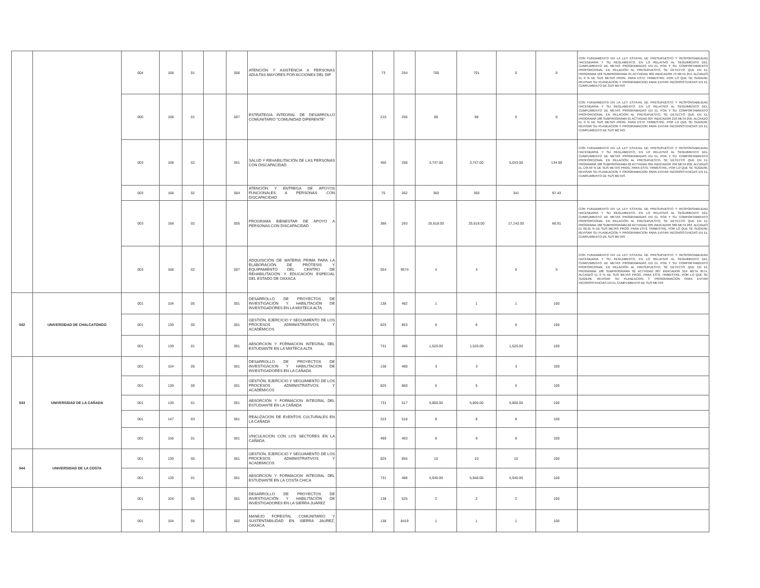| | | 004 | 168 | 01 | | 006 | ATENCIÓN Y ASISTENCIA A PERSONAS ADULTAS MAYORES POR ACCIONES DEL DIF | | 73 | 254 | 700 | 701 | 0 | 0 | CON FUNDAMENTO EN LA LEY ESTATAL DE PRESUPUESTO Y RESPONSABILIDAD HACENDARIA Y SU REGLAMENTO, EN LO RELATIVO AL SEGUIMIENTO DEL CUMPLIMIENTO DE METAS PROGRAMADAS EN EL POA Y SU COMPORTAMIENTO PROPORCIONAL EN RELACIÓN AL PRESUPUESTO, SE DETECTÓ QUE EN EL PROGRAMA 168 SUBPROGRAMA 01 ACTVIDAD 006 INDICADOR 73 META 254, ALCANZÓ EL 0 % DE SUS METAS PROG. PARA ESTE TRIMESTRE, POR LO QUE SE SUGIERE REVISAR SU PLANEACION Y PROGRAMACION PARA EVITAR INCONSISTENCIAS EN EL CUMPLIMIENTO DE SUS METAS |
| | | 005 | 168 | 01 | | 007 | ESTRATEGIA INTEGRAL DE DESARROLLO COMUNITARIO "COMUNIDAD DIFERENTE" | | 210 | 256 | 98 | 98 | 0 | 0 | CON FUNDAMENTO EN LA LEY ESTATAL DE PRESUPUESTO Y RESPONSABILIDAD HACENDARIA Y SU REGLAMENTO, EN LO RELATIVO AL SEGUIMIENTO DEL CUMPLIMIENTO DE METAS PROGRAMADAS EN EL POA Y SU COMPORTAMIENTO PROPORCIONAL EN RELACIÓN AL PRESUPUESTO, SE DETECTÓ QUE EN EL PROGRAMA 168 SUBPROGRAMA 01 ACTVIDAD 007 INDICADOR 210 META 256, ALCANZÓ EL 0 % DE SUS METAS PROG. PARA ESTE TRIMESTRE, POR LO QUE SE SUGIERE REVISAR SU PLANEACION Y PROGRAMACION PARA EVITAR INCONSISTENCIAS EN EL CUMPLIMIENTO DE SUS METAS |
| | | 003 | 168 | 02 | | 001 | SALUD Y REHABILITACIÓN DE LAS PERSONAS CON DISCAPACIDAD | | 456 | 258 | 3,747.00 | 3,747.00 | 5,043.00 | 134.59 | CON FUNDAMENTO EN LA LEY ESTATAL DE PRESUPUESTO Y RESPONSABILIDAD HACENDARIA Y SU REGLAMENTO, EN LO RELATIVO AL SEGUIMIENTO DEL CUMPLIMIENTO DE METAS PROGRAMADAS EN EL POA Y SU COMPORTAMIENTO PROPORCIONAL EN RELACIÓN AL PRESUPUESTO, SE DETECTÓ QUE EN EL PROGRAMA 168 SUBPROGRAMA 02 ACTVIDAD 001 INDICADOR 456 META 258, ALCANZÓ EL 134.59 % DE SUS METAS PROG. PARA ESTE TRIMESTRE, POR LO QUE SE SUGIERE REVISAR SU PLANEACION Y PROGRAMACION PARA EVITAR INCONSISTENCIAS EN EL CUMPLIMIENTO DE SUS METAS |
| | | 003 | 168 | 02 | | 004 | ATENCIÓN Y ENTREGA DE APOYOS FUNCIONALES A PERSONAS CON DISCAPACIDAD | | 75 | 262 | 350 | 350 | 341 | 97.43 | |
| | | 003 | 168 | 02 | | 005 | PROGRAMA BIENESTAR DE APOYO A PERSONAS CON DISCAPACIDAD | | 386 | 263 | 25,618.00 | 25,618.00 | 17,142.00 | 66.91 | CON FUNDAMENTO EN LA LEY ESTATAL DE PRESUPUESTO Y RESPONSABILIDAD HACENDARIA Y SU REGLAMENTO, EN LO RELATIVO AL SEGUIMIENTO DEL CUMPLIMIENTO DE METAS PROGRAMADAS EN EL POA Y SU COMPORTAMIENTO PROPORCIONAL EN RELACIÓN AL PRESUPUESTO, SE DETECTÓ QUE EN EL PROGRAMA 168 SUBPROGRAMA 02 ACTVIDAD 005 INDICADOR 386 META 263, ALCANZÓ EL 66.91 % DE SUS METAS PROG. PARA ESTE TRIMESTRE, POR LO QUE SE SUGIERE REVISAR SU PLANEACION Y PROGRAMACION PARA EVITAR INCONSISTENCIAS EN EL CUMPLIMIENTO DE SUS METAS |
| | | 003 | 168 | 02 | | 007 | ADQUISICIÓN DE MATERIA PRIMA PARA LA ELABORACIÓN DE PRÓTESIS Y EQUIPAMIENTO DEL CENTRO DE REHABILITACIÓN Y EDUCACIÓN ESPECIAL DEL ESTADO DE OAXACA | | 554 | 9574 | 4 | 4 | 0 | 0 | CON FUNDAMENTO EN LA LEY ESTATAL DE PRESUPUESTO Y RESPONSABILIDAD HACENDARIA Y SU REGLAMENTO, EN LO RELATIVO AL SEGUIMIENTO DEL CUMPLIMIENTO DE METAS PROGRAMADAS EN EL POA Y SU COMPORTAMIENTO PROPORCIONAL EN RELACIÓN AL PRESUPUESTO, SE DETECTÓ QUE EN EL PROGRAMA 168 SUBPROGRAMA 02 ACTVIDAD 007 INDICADOR 554 META 9574, ALCANZÓ EL 0 % DE SUS METAS PROG. PARA ESTE TRIMESTRE, POR LO QUE SE SUGIERE REVISAR SU PLANEACION Y PROGRAMACION PARA EVITAR INCONSISTENCIAS EN EL CUMPLIMIENTO DE SUS METAS |
| 542 | UNIVERSIDAD DE CHALCATONGO | 001 | 104 | 05 | | 001 | DESARROLLO DE PROYECTOS DE INVESTIGACIÓN Y HABILITACIÓN DE INVESTIGADORES EN LA MIXTECA ALTA | | 138 | 492 | 1 | 1 | 1 | 100 | |
| | | 001 | 139 | 00 | | 001 | GESTIÓN, EJERCICIO Y SEGUIMIENTO DE LOS PROCESOS ADMINISTRATIVOS Y ACADÉMICOS | | 825 | 853 | 6 | 6 | 6 | 100 | |
| | | 001 | 139 | 01 | | 001 | ABSORCION Y FORMACION INTEGRAL DEL ESTUDIANTE EN LA MIXTECA ALTA | | 731 | 486 | 1,520.00 | 1,520.00 | 1,520.00 | 100 | |
| 543 | UNIVERSIDAD DE LA CAÑADA | 001 | 104 | 05 | | 001 | DESARROLLO DE PROYECTOS DE INVESTIGACION Y HABILITACION DE INVESTIGADORES EN LA CAÑADA | | 138 | 490 | 3 | 3 | 3 | 100 | |
| | | 001 | 139 | 00 | | 001 | GESTIÓN, EJERCICIO Y SEGUIMIENTO DE LOS PROCESOS ADMINISTRATIVOS Y ACADÉMICOS | | 825 | 860 | 5 | 5 | 5 | 100 | |
| | | 001 | 139 | 01 | | 001 | ABSORCIÓN Y FORMACION INTEGRAL DEL ESTUDIANTE EN LA CAÑADA | | 731 | 517 | 5,800.00 | 5,800.00 | 5,800.00 | 100 | |
| | | 001 | 147 | 03 | | 001 | REALIZACION DE EVENTOS CULTURALES EN LA CAÑADA | | 223 | 518 | 8 | 8 | 8 | 100 | |
| | | 001 | 156 | 01 | | 001 | VINCULACION CON LOS SECTORES EN LA CAÑADA | | 499 | 493 | 9 | 9 | 9 | 100 | |
| 544 | UNIVERSIDAD DE LA COSTA | 001 | 139 | 00 | | 001 | GESTION, EJERCICIO Y SEGUIMIENTO DE LOS PROCESOS ADMINISTRATIVOS Y ACADEMICOS | | 825 | 855 | 10 | 10 | 10 | 100 | |
| | | 001 | 139 | 01 | | 001 | ABSORCION Y FORMACION INTEGRAL DEL ESTUDIANTE EN LA COSTA CHICA | | 731 | 488 | 5,940.00 | 5,940.00 | 5,940.00 | 100 | |
| | | 001 | 104 | 05 | | 001 | DESARROLLO DE PROYECTOS DE INVESTIGACIÓN Y HABILITACIÓN DE INVESTIGADORES EN LA SIERRA JUÁREZ | | 138 | 525 | 2 | 2 | 2 | 100 | |
| | | 001 | 104 | 05 | | 002 | MANEJO FORESTAL COMUNITARIO Y SUSTENTABILIDAD EN SIERRA JAUREZ, OAXACA | | 138 | 8419 | 1 | 1 | 1 | 100 | |